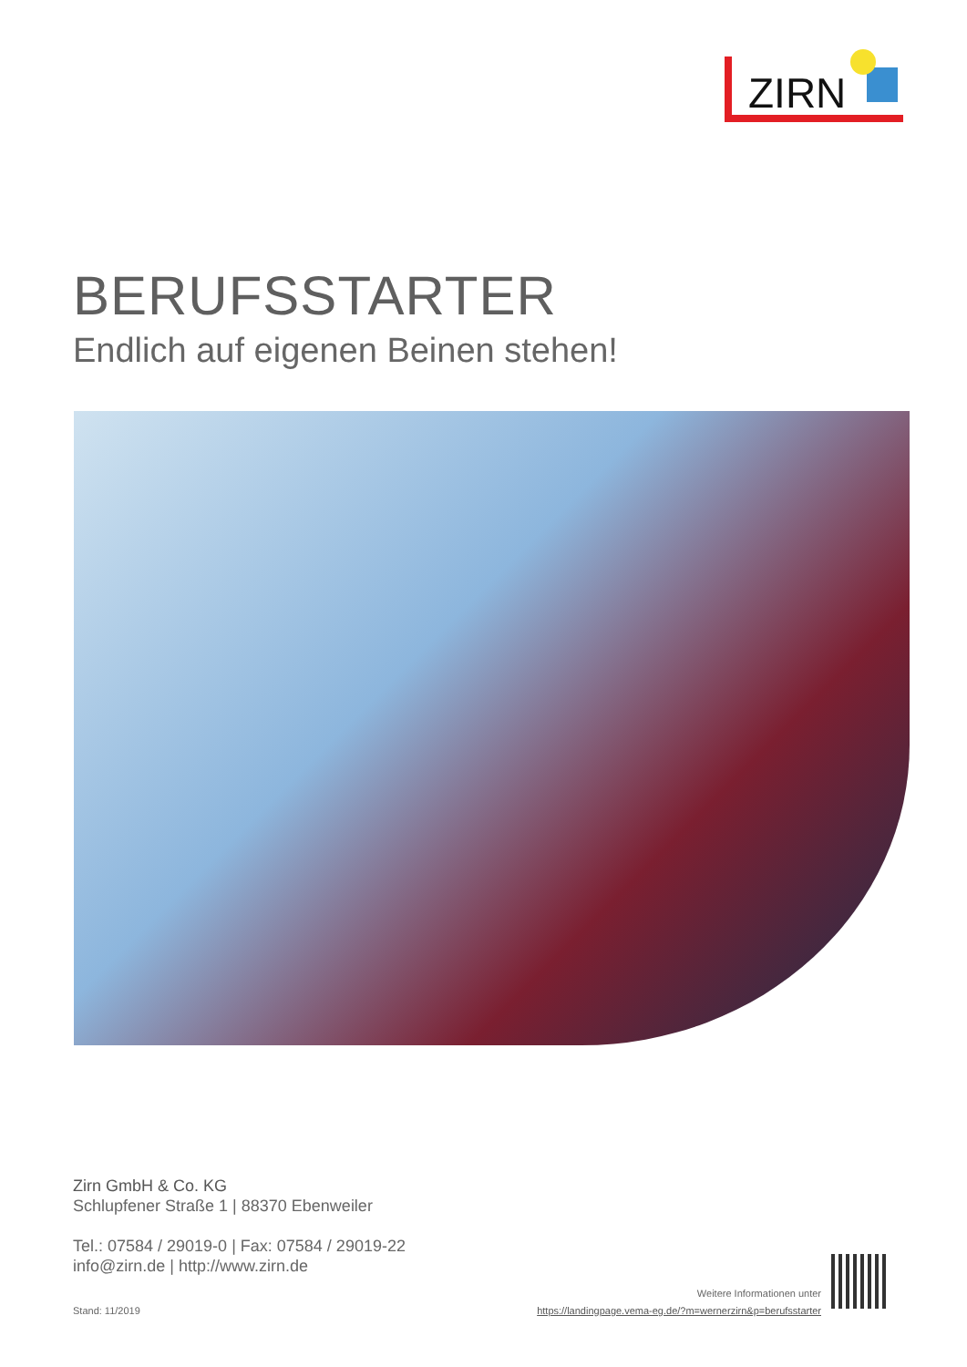ZIRN
BERUFSSTARTER
Endlich auf eigenen Beinen stehen!
Zirn GmbH & Co. KG
Schlupfener Straße 1 | 88370 Ebenweiler
Tel.: 07584 / 29019-0 | Fax: 07584 / 29019-22
info@zirn.de | http://www.zirn.de
Stand: 11/2019
Weitere Informationen unter
https://landingpage.vema-eg.de/?m=wernerzirn&p=berufsstarter